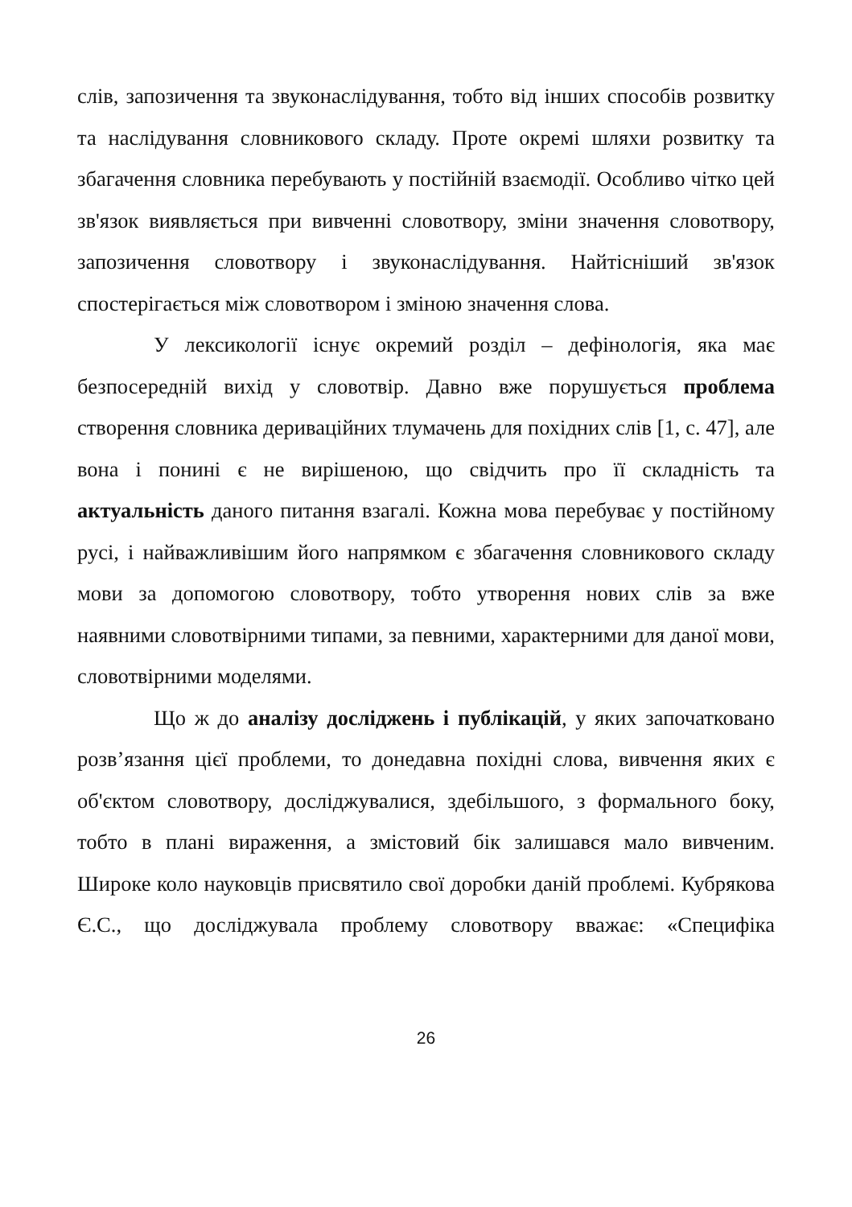слів, запозичення та звуконаслідування, тобто від інших способів розвитку та наслідування словникового складу. Проте окремі шляхи розвитку та збагачення словника перебувають у постійній взаємодії. Особливо чітко цей зв'язок виявляється при вивченні словотвору, зміни значення словотвору, запозичення словотвору і звуконаслідування. Найтісніший зв'язок спостерігається між словотвором і зміною значення слова.
У лексикології існує окремий розділ – дефінологія, яка має безпосередній вихід у словотвір. Давно вже порушується проблема створення словника дериваційних тлумачень для похідних слів [1, с. 47], але вона і понині є не вирішеною, що свідчить про її складність та актуальність даного питання взагалі. Кожна мова перебуває у постійному русі, і найважливішим його напрямком є збагачення словникового складу мови за допомогою словотвору, тобто утворення нових слів за вже наявними словотвірними типами, за певними, характерними для даної мови, словотвірними моделями.
Що ж до аналізу досліджень і публікацій, у яких започатковано розв’язання цієї проблеми, то донедавна похідні слова, вивчення яких є об'єктом словотвору, досліджувалися, здебільшого, з формального боку, тобто в плані вираження, а змістовий бік залишався мало вивченим. Широке коло науковців присвятило свої доробки даній проблемі. Кубрякова Є.С., що досліджувала проблему словотвору вважає: «Специфіка
26